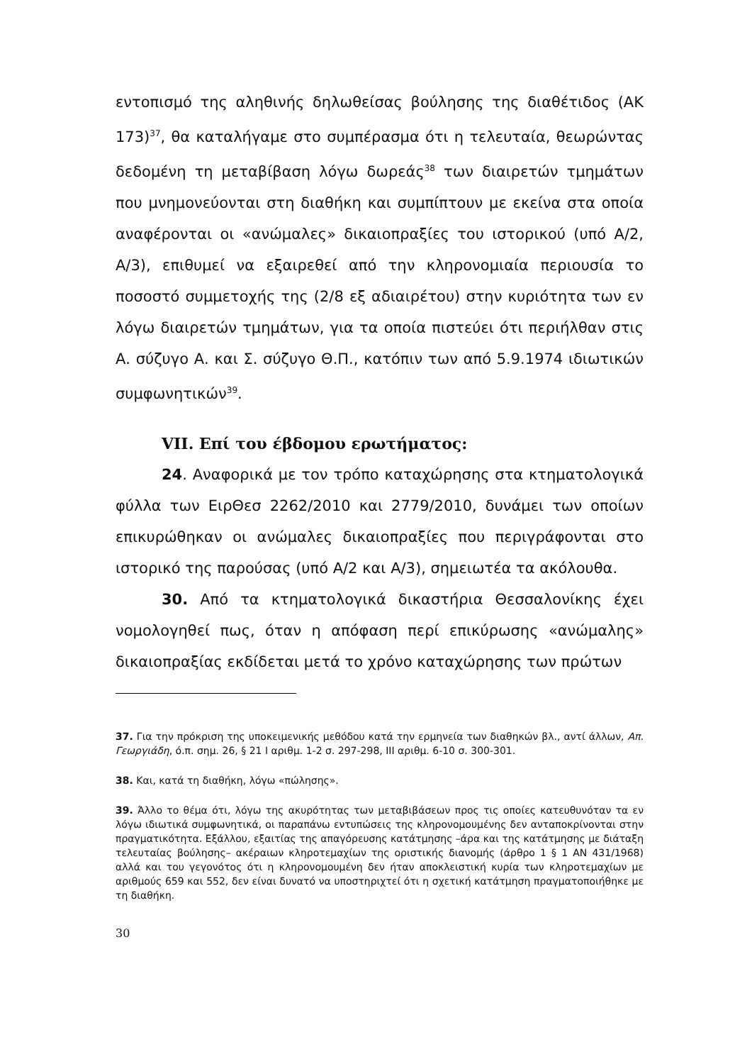εντοπισμό της αληθινής δηλωθείσας βούλησης της διαθέτιδος (ΑΚ 173)<sup>37</sup>, θα καταλήγαμε στο συμπέρασμα ότι η τελευταία, θεωρώντας δεδομένη τη μεταβίβαση λόγω δωρεάς<sup>38</sup> των διαιρετών τμημάτων που μνημονεύονται στη διαθήκη και συμπίπτουν με εκείνα στα οποία αναφέρονται οι «ανώμαλες» δικαιοπραξίες του ιστορικού (υπό Α/2, Α/3), επιθυμεί να εξαιρεθεί από την κληρονομιαία περιουσία το ποσοστό συμμετοχής της (2/8 εξ αδιαιρέτου) στην κυριότητα των εν λόγω διαιρετών τμημάτων, για τα οποία πιστεύει ότι περιήλθαν στις Α. σύζυγο Α. και Σ. σύζυγο Θ.Π., κατόπιν των από 5.9.1974 ιδιωτικών συμφωνητικών<sup>39</sup>.
VII. Επί του έβδομου ερωτήματος:
24. Αναφορικά με τον τρόπο καταχώρησης στα κτηματολογικά φύλλα των ΕιρΘεσ 2262/2010 και 2779/2010, δυνάμει των οποίων επικυρώθηκαν οι ανώμαλες δικαιοπραξίες που περιγράφονται στο ιστορικό της παρούσας (υπό Α/2 και Α/3), σημειωτέα τα ακόλουθα.
30. Από τα κτηματολογικά δικαστήρια Θεσσαλονίκης έχει νομολογηθεί πως, όταν η απόφαση περί επικύρωσης «ανώμαλης» δικαιοπραξίας εκδίδεται μετά το χρόνο καταχώρησης των πρώτων
37. Για την πρόκριση της υποκειμενικής μεθόδου κατά την ερμηνεία των διαθηκών βλ., αντί άλλων, Απ. Γεωργιάδη, ό.π. σημ. 26, § 21 Ι αριθμ. 1-2 σ. 297-298, ΙΙΙ αριθμ. 6-10 σ. 300-301.
38. Και, κατά τη διαθήκη, λόγω «πώλησης».
39. Άλλο το θέμα ότι, λόγω της ακυρότητας των μεταβιβάσεων προς τις οποίες κατευθυνόταν τα εν λόγω ιδιωτικά συμφωνητικά, οι παραπάνω εντυπώσεις της κληρονομουμένης δεν ανταποκρίνονται στην πραγματικότητα. Εξάλλου, εξαιτίας της απαγόρευσης κατάτμησης –άρα και της κατάτμησης με διάταξη τελευταίας βούλησης– ακέραιων κληροτεμαχίων της οριστικής διανομής (άρθρο 1 § 1 ΑΝ 431/1968) αλλά και του γεγονότος ότι η κληρονομουμένη δεν ήταν αποκλειστική κυρία των κληροτεμαχίων με αριθμούς 659 και 552, δεν είναι δυνατό να υποστηριχτεί ότι η σχετική κατάτμηση πραγματοποιήθηκε με τη διαθήκη.
30